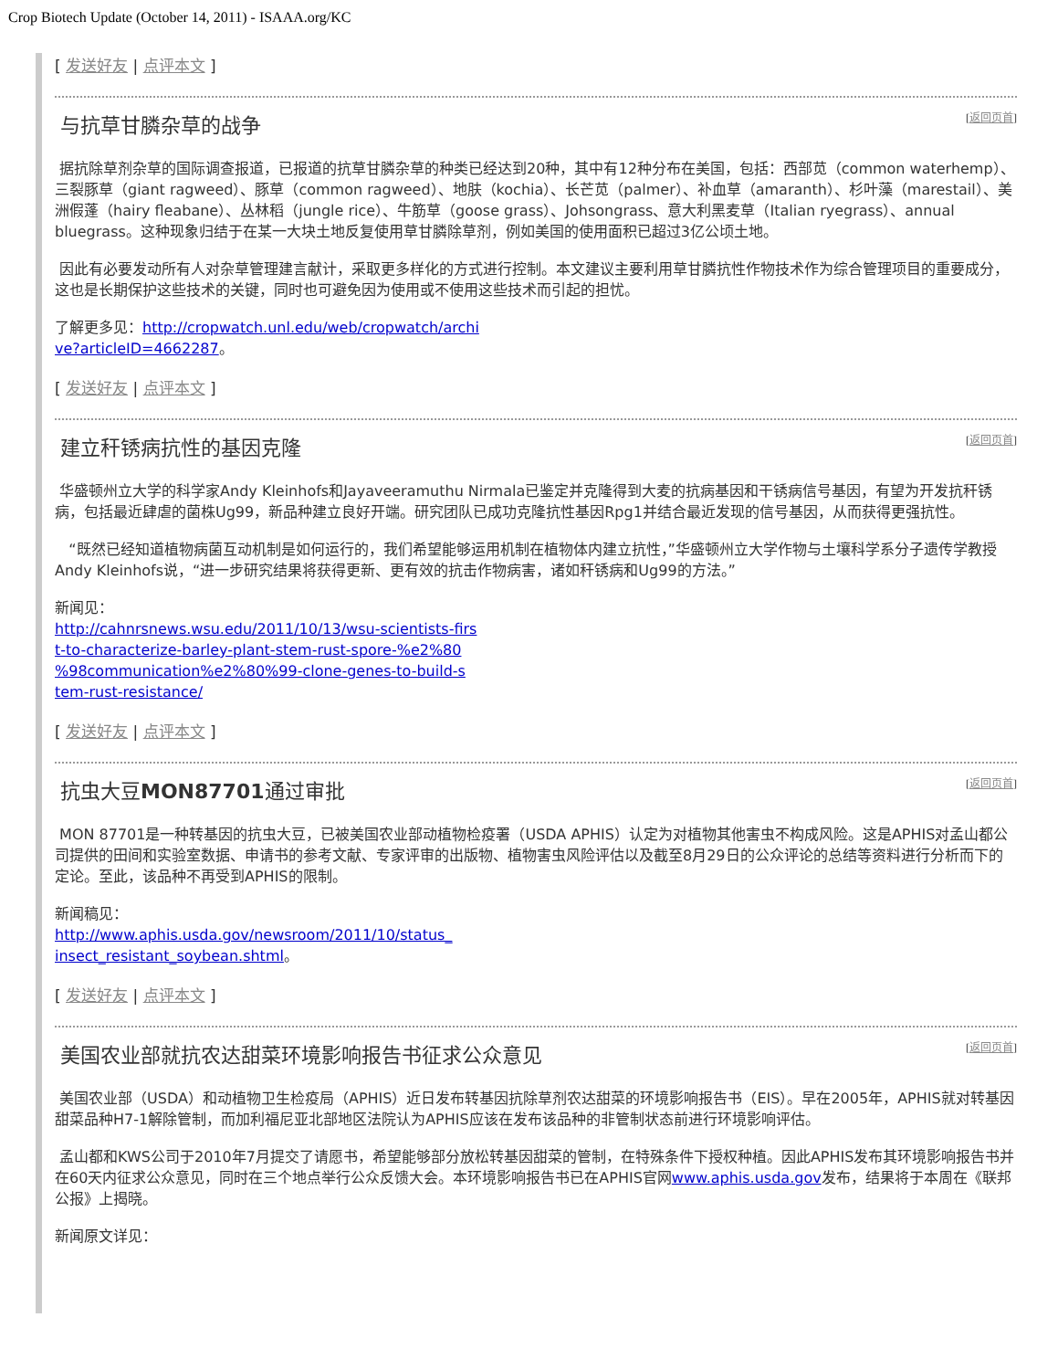Crop Biotech Update (October 14, 2011) - ISAAA.org/KC
[ 发送好友 | 点评本文 ]
与抗草甘膦杂草的战争 [返回页首]
据抗除草剂杂草的国际调查报道，已报道的抗草甘膦杂草的种类已经达到20种，其中有12种分布在美国，包括：西部苋（common waterhemp）、三裂豚草（giant ragweed）、豚草（common ragweed）、地肤（kochia）、长芒苋（palmer）、补血草（amaranth）、杉叶藻（marestail）、美洲假蓬（hairy fleabane）、丛林稻（jungle rice）、牛筋草（goose grass）、Johsongrass、意大利黑麦草（Italian ryegrass）、annual bluegrass。这种现象归结于在某一大块土地反复使用草甘膦除草剂，例如美国的使用面积已超过3亿公顷土地。
因此有必要发动所有人对杂草管理建言献计，采取更多样化的方式进行控制。本文建议主要利用草甘膦抗性作物技术作为综合管理项目的重要成分，这也是长期保护这些技术的关键，同时也可避免因为使用或不使用这些技术而引起的担忧。
了解更多见：http://cropwatch.unl.edu/web/cropwatch/archi
ve?articleID=4662287。
[ 发送好友 | 点评本文 ]
建立秆锈病抗性的基因克隆 [返回页首]
华盛顿州立大学的科学家Andy Kleinhofs和Jayaveeramuthu Nirmala已鉴定并克隆得到大麦的抗病基因和干锈病信号基因，有望为开发抗秆锈病，包括最近肆虐的菌株Ug99，新品种建立良好开端。研究团队已成功克隆抗性基因Rpg1并结合最近发现的信号基因，从而获得更强抗性。
“既然已经知道植物病菌互动机制是如何运行的，我们希望能够运用机制在植物体内建立抗性，”华盛顿州立大学作物与土壤科学系分子遗传学教授Andy Kleinhofs说，“进一步研究结果将获得更新、更有效的抗击作物病害，诸如秆锈病和Ug99的方法。”
新闻见：
http://cahnrsnews.wsu.edu/2011/10/13/wsu-scientists-firs
t-to-characterize-barley-plant-stem-rust-spore-%e2%80
%98communication%e2%80%99-clone-genes-to-build-s
tem-rust-resistance/
[ 发送好友 | 点评本文 ]
抗虫大豆MON87701通过审批 [返回页首]
MON 87701是一种转基因的抗虫大豆，已被美国农业部动植物检疫署（USDA APHIS）认定为对植物其他害虫不构成风险。这是APHIS对孟山都公司提供的田间和实验室数据、申请书的参考文献、专家评审的出版物、植物害虫风险评估以及截至8月29日的公众评论的总结等资料进行分析而下的定论。至此，该品种不再受到APHIS的限制。
新闻稿见：
http://www.aphis.usda.gov/newsroom/2011/10/status_
insect_resistant_soybean.shtml。
[ 发送好友 | 点评本文 ]
美国农业部就抗农达甜菜环境影响报告书征求公众意见 [返回页首]
美国农业部（USDA）和动植物卫生检疫局（APHIS）近日发布转基因抗除草剂农达甜菜的环境影响报告书（EIS）。早在2005年，APHIS就对转基因甜菜品种H7-1解除管制，而加利福尼亚北部地区法院认为APHIS应该在发布该品种的非管制状态前进行环境影响评估。
孟山都和KWS公司于2010年7月提交了请愿书，希望能够部分放松转基因甜菜的管制，在特殊条件下授权种植。因此APHIS发布其环境影响报告书并在60天内征求公众意见，同时在三个地点举行公众反馈大会。本环境影响报告书已在APHIS官网www.aphis.usda.gov发布，结果将于本周在《联邦公报》上揭晓。
新闻原文详见：